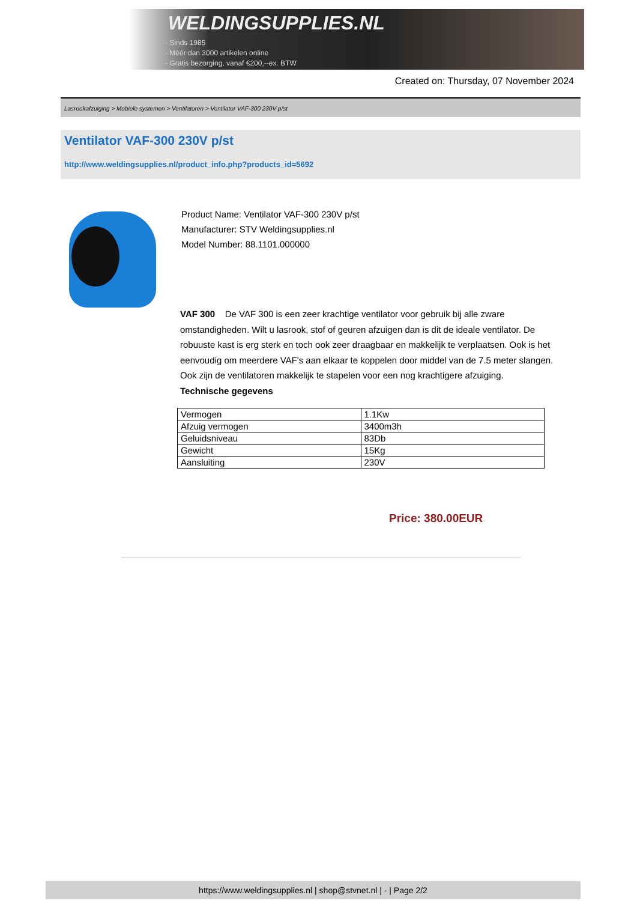WELDINGSUPPLIES.NL
- Sinds 1985
- Méér dan 3000 artikelen online
- Gratis bezorging, vanaf €200,--ex. BTW
Created on: Thursday, 07 November 2024
Lasrookafzuiging > Mobiele systemen > Ventilatoren > Ventilator VAF-300 230V p/st
Ventilator VAF-300 230V p/st
http://www.weldingsupplies.nl/product_info.php?products_id=5692
Product Name: Ventilator VAF-300 230V p/st
Manufacturer: STV Weldingsupplies.nl
Model Number: 88.1101.000000
VAF 300 De VAF 300 is een zeer krachtige ventilator voor gebruik bij alle zware omstandigheden. Wilt u lasrook, stof of geuren afzuigen dan is dit de ideale ventilator. De robuuste kast is erg sterk en toch ook zeer draagbaar en makkelijk te verplaatsen. Ook is het eenvoudig om meerdere VAF's aan elkaar te koppelen door middel van de 7.5 meter slangen. Ook zijn de ventilatoren makkelijk te stapelen voor een nog krachtigere afzuiging.
Technische gegevens
| Vermogen | 1.1Kw |
| Afzuig vermogen | 3400m3h |
| Geluidsniveau | 83Db |
| Gewicht | 15Kg |
| Aansluiting | 230V |
Price: 380.00EUR
https://www.weldingsupplies.nl | shop@stvnet.nl | - | Page 2/2